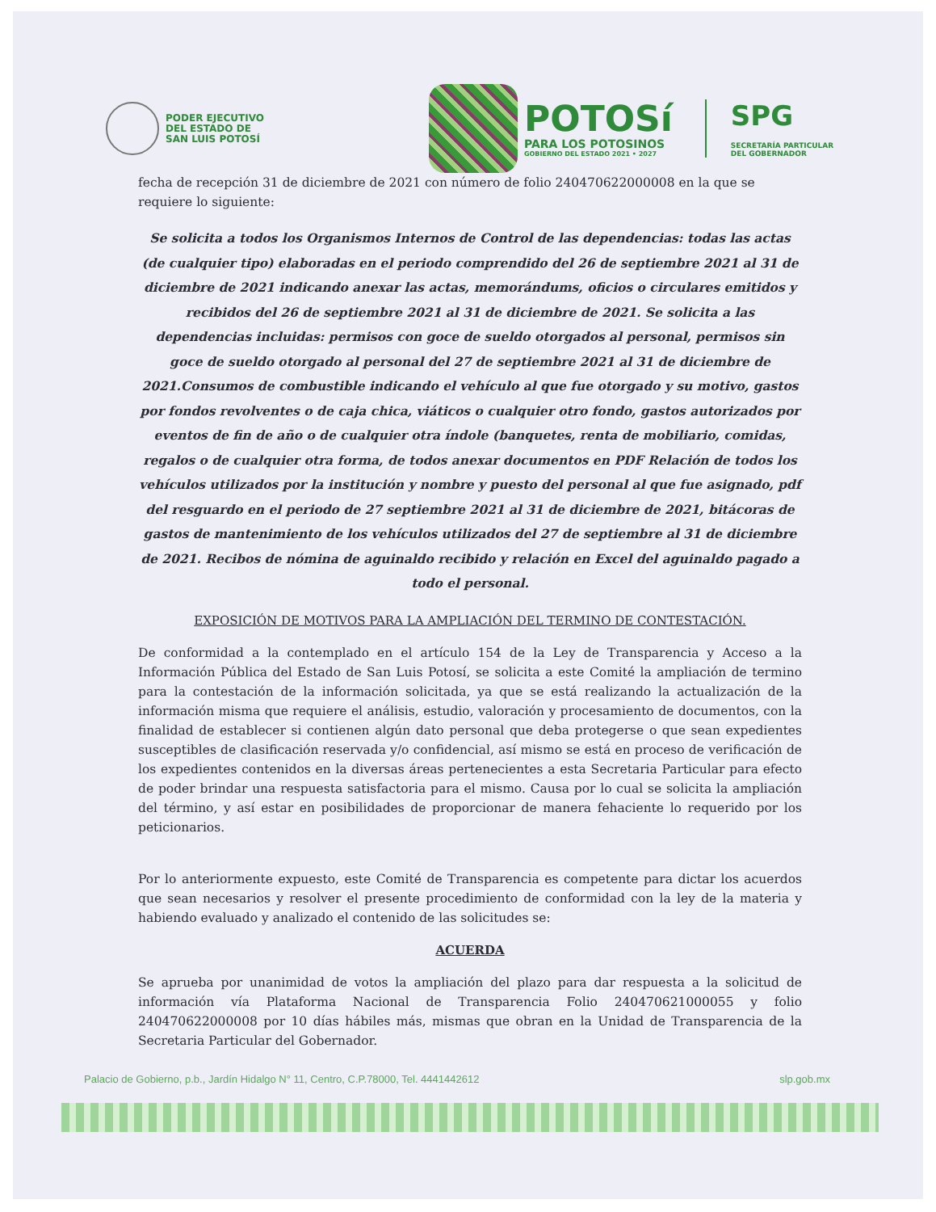PODER EJECUTIVO
DEL ESTADO DE
SAN LUIS POTOSÍ
POTOSí
PARA LOS POTOSINOS
GOBIERNO DEL ESTADO 2021 • 2027
SPG
SECRETARÍA PARTICULAR
DEL GOBERNADOR
fecha de recepción 31 de diciembre de 2021 con número de folio 240470622000008 en la que se requiere lo siguiente:
Se solicita a todos los Organismos Internos de Control de las dependencias: todas las actas (de cualquier tipo) elaboradas en el periodo comprendido del 26 de septiembre 2021 al 31 de diciembre de 2021 indicando anexar las actas, memorándums, oficios o circulares emitidos y recibidos del 26 de septiembre 2021 al 31 de diciembre de 2021. Se solicita a las dependencias incluidas: permisos con goce de sueldo otorgados al personal, permisos sin goce de sueldo otorgado al personal del 27 de septiembre 2021 al 31 de diciembre de 2021.Consumos de combustible indicando el vehículo al que fue otorgado y su motivo, gastos por fondos revolventes o de caja chica, viáticos o cualquier otro fondo, gastos autorizados por eventos de fin de año o de cualquier otra índole (banquetes, renta de mobiliario, comidas, regalos o de cualquier otra forma, de todos anexar documentos en PDF Relación de todos los vehículos utilizados por la institución y nombre y puesto del personal al que fue asignado, pdf del resguardo en el periodo de 27 septiembre 2021 al 31 de diciembre de 2021, bitácoras de gastos de mantenimiento de los vehículos utilizados del 27 de septiembre al 31 de diciembre de 2021. Recibos de nómina de aguinaldo recibido y relación en Excel del aguinaldo pagado a todo el personal.
EXPOSICIÓN DE MOTIVOS PARA LA AMPLIACIÓN DEL TERMINO DE CONTESTACIÓN.
De conformidad a la contemplado en el artículo 154 de la Ley de Transparencia y Acceso a la Información Pública del Estado de San Luis Potosí, se solicita a este Comité la ampliación de termino para la contestación de la información solicitada, ya que se está realizando la actualización de la información misma que requiere el análisis, estudio, valoración y procesamiento de documentos, con la finalidad de establecer si contienen algún dato personal que deba protegerse o que sean expedientes susceptibles de clasificación reservada y/o confidencial, así mismo se está en proceso de verificación de los expedientes contenidos en la diversas áreas pertenecientes a esta Secretaria Particular para efecto de poder brindar una respuesta satisfactoria para el mismo. Causa por lo cual se solicita la ampliación del término, y así estar en posibilidades de proporcionar de manera fehaciente lo requerido por los peticionarios.
Por lo anteriormente expuesto, este Comité de Transparencia es competente para dictar los acuerdos que sean necesarios y resolver el presente procedimiento de conformidad con la ley de la materia y habiendo evaluado y analizado el contenido de las solicitudes se:
ACUERDA
Se aprueba por unanimidad de votos la ampliación del plazo para dar respuesta a la solicitud de información vía Plataforma Nacional de Transparencia Folio 240470621000055 y folio 240470622000008 por 10 días hábiles más, mismas que obran en la Unidad de Transparencia de la Secretaria Particular del Gobernador.
Palacio de Gobierno, p.b., Jardín Hidalgo N° 11, Centro, C.P.78000, Tel. 4441442612 slp.gob.mx